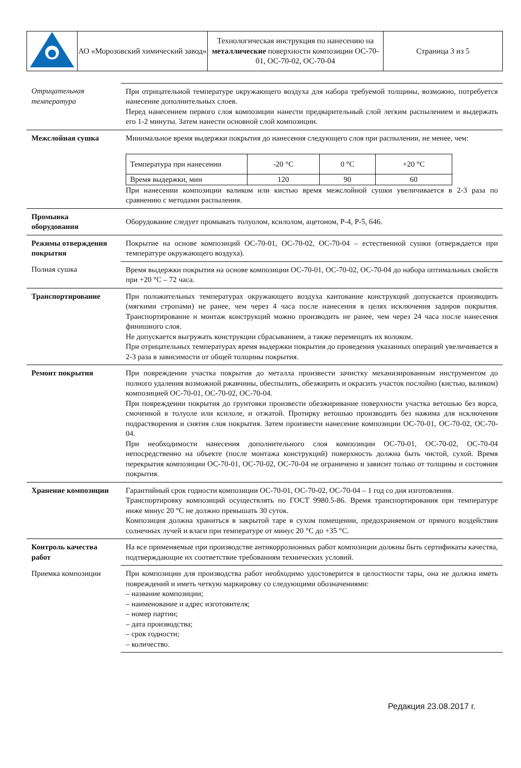| | АО «Морозовский химический завод» | Технологическая инструкция по нанесению на металлические поверхности композиции ОС-70-01, ОС-70-02, ОС-70-04 | Страница 3 из 5 |
| Отрицательная температура | При отрицательной температуре окружающего воздуха для набора требуемой толщины, возможно, потребуется нанесение дополнительных слоев. Перед нанесением первого слоя композиции нанести предварительный слой легким распылением и выдержать его 1-2 минуты. Затем нанести основной слой композиции. |
| Межслойная сушка | Минимальное время выдержки покрытия до нанесения следующего слоя при распылении, не менее, чем: / Температура при нанесении / -20 °C / 0 °C / +20 °C / / Время выдержки, мин / 120 / 90 / 60 / При нанесении композиции валиком или кистью время межслойной сушки увеличивается в 2-3 раза по сравнению с методами распыления. |
| Промывка оборудования | Оборудование следует промывать толуолом, ксилолом, ацетоном, Р-4, Р-5, 646. |
| Режимы отверждения покрытия | Покрытие на основе композиций ОС-70-01, ОС-70-02, ОС-70-04 – естественной сушки (отверждается при температуре окружающего воздуха). |
| Полная сушка | Время выдержки покрытия на основе композиции ОС-70-01, ОС-70-02, ОС-70-04 до набора оптимальных свойств при +20 °C – 72 часа. |
| Транспортирование | При положительных температурах окружающего воздуха кантование конструкций допускается производить (мягкими стропами) не ранее, чем через 4 часа после нанесения в целях исключения задиров покрытия. Транспортирование и монтаж конструкций можно производить не ранее, чем через 24 часа после нанесения финишного слоя. Не допускается выгружать конструкции сбрасыванием, а также перемещать их волоком. При отрицательных температурах время выдержки покрытия до проведения указанных операций увеличивается в 2-3 раза в зависимости от общей толщины покрытия. |
| Ремонт покрытия | При повреждении участка покрытия до металла произвести зачистку механизированным инструментом до полного удаления возможной ржавчины, обеспылить, обезжирить и окрасить участок послойно (кистью, валиком) композицией ОС-70-01, ОС-70-02, ОС-70-04. При повреждении покрытия до грунтовки произвести обезжиривание поверхности участка ветошью без ворса, смоченной в толуоле или ксилоле, и отжатой. Протирку ветошью производить без нажима для исключения подрастворения и снятия слоя покрытия. Затем произвести нанесение композиции ОС-70-01, ОС-70-02, ОС-70-04. При необходимости нанесения дополнительного слоя композиции ОС-70-01, ОС-70-02, ОС-70-04 непосредственно на объекте (после монтажа конструкций) поверхность должна быть чистой, сухой. Время перекрытия композиции ОС-70-01, ОС-70-02, ОС-70-04 не ограничено и зависит только от толщины и состояния покрытия. |
| Хранение композиции | Гарантийный срок годности композиции ОС-70-01, ОС-70-02, ОС-70-04 – 1 год со дня изготовления. Транспортировку композиций осуществлять по ГОСТ 9980.5-86. Время транспортирования при температуре ниже минус 20 °C не должно превышать 30 суток. Композиция должна храниться в закрытой таре в сухом помещении, предохраняемом от прямого воздействия солнечных лучей и влаги при температуре от минус 20 °C до +35 °C. |
| Контроль качества работ | На все применяемые при производстве антикоррозионных работ композиции должны быть сертификаты качества, подтверждающие их соответствие требованиям технических условий. |
| Приемка композиции | При композиции для производства работ необходимо удостоверится в целостности тары, она не должна иметь повреждений и иметь четкую маркировку со следующими обозначениями: – название композиции; – наименование и адрес изготовителя; – номер партии; – дата производства; – срок годности; – количество. |
Редакция 23.08.2017 г.